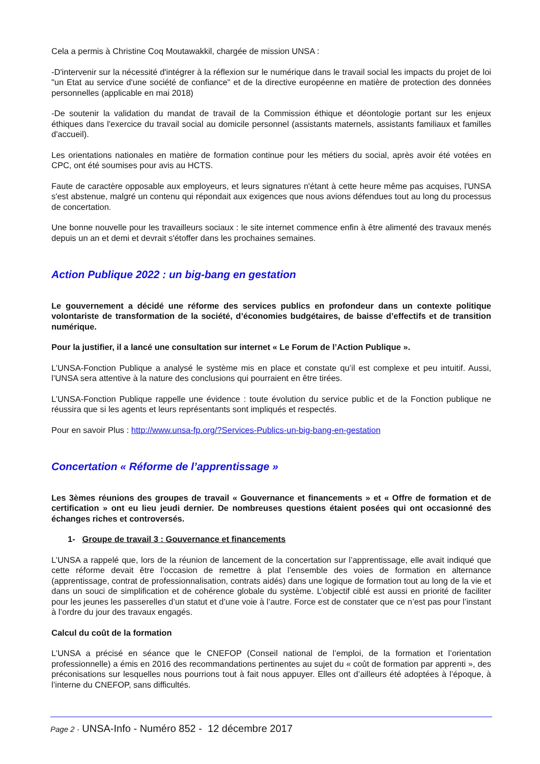Cela a permis à Christine Coq Moutawakkil, chargée de mission UNSA :
-D'intervenir sur la nécessité d'intégrer à la réflexion sur le numérique dans le travail social les impacts du projet de loi "un Etat au service d'une société de confiance" et de la directive européenne en matière de protection des données personnelles (applicable en mai 2018)
-De soutenir la validation du mandat de travail de la Commission éthique et déontologie portant sur les enjeux éthiques dans l'exercice du travail social au domicile personnel (assistants maternels, assistants familiaux et familles d'accueil).
Les orientations nationales en matière de formation continue pour les métiers du social, après avoir été votées en CPC, ont été soumises pour avis au HCTS.
Faute de caractère opposable aux employeurs, et leurs signatures n'étant à cette heure même pas acquises, l'UNSA s'est abstenue, malgré un contenu qui répondait aux exigences que nous avions défendues tout au long du processus de concertation.
Une bonne nouvelle pour les travailleurs sociaux : le site internet commence enfin à être alimenté des travaux menés depuis un an et demi et devrait s'étoffer dans les prochaines semaines.
Action Publique 2022 : un big-bang en gestation
Le gouvernement a décidé une réforme des services publics en profondeur dans un contexte politique volontariste de transformation de la société, d’économies budgétaires, de baisse d’effectifs et de transition numérique.
Pour la justifier, il a lancé une consultation sur internet « Le Forum de l’Action Publique ».
L’UNSA-Fonction Publique a analysé le système mis en place et constate qu’il est complexe et peu intuitif. Aussi, l’UNSA sera attentive à la nature des conclusions qui pourraient en être tirées.
L’UNSA-Fonction Publique rappelle une évidence : toute évolution du service public et de la Fonction publique ne réussira que si les agents et leurs représentants sont impliqués et respectés.
Pour en savoir Plus : http://www.unsa-fp.org/?Services-Publics-un-big-bang-en-gestation
Concertation « Réforme de l’apprentissage »
Les 3èmes réunions des groupes de travail « Gouvernance et financements » et « Offre de formation et de certification » ont eu lieu jeudi dernier. De nombreuses questions étaient posées qui ont occasionné des échanges riches et controversés.
1- Groupe de travail 3 : Gouvernance et financements
L’UNSA a rappelé que, lors de la réunion de lancement de la concertation sur l’apprentissage, elle avait indiqué que cette réforme devait être l’occasion de remettre à plat l’ensemble des voies de formation en alternance (apprentissage, contrat de professionnalisation, contrats aidés) dans une logique de formation tout au long de la vie et dans un souci de simplification et de cohérence globale du système. L’objectif ciblé est aussi en priorité de faciliter pour les jeunes les passerelles d’un statut et d’une voie à l’autre. Force est de constater que ce n’est pas pour l’instant à l’ordre du jour des travaux engagés.
Calcul du coût de la formation
L’UNSA a précisé en séance que le CNEFOP (Conseil national de l’emploi, de la formation et l’orientation professionnelle) a émis en 2016 des recommandations pertinentes au sujet du « coût de formation par apprenti », des préconisations sur lesquelles nous pourrions tout à fait nous appuyer. Elles ont d’ailleurs été adoptées à l’époque, à l’interne du CNEFOP, sans difficultés.
Page 2 - UNSA-Info - Numéro 852 - 12 décembre 2017